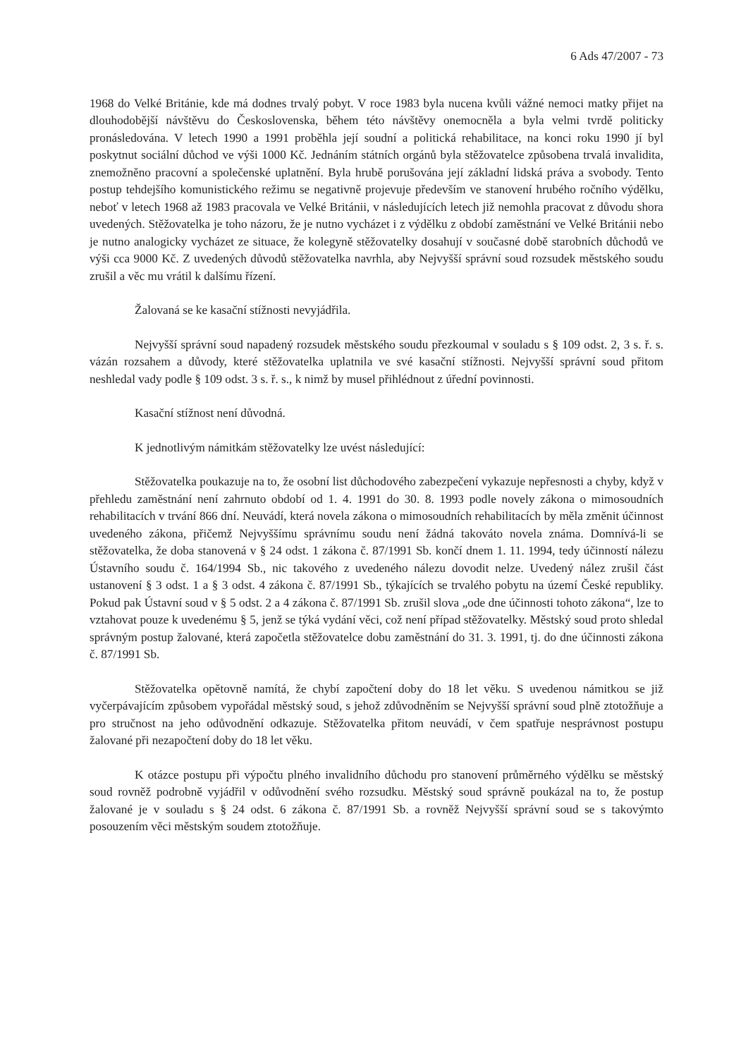6 Ads 47/2007 - 73
1968 do Velké Británie, kde má dodnes trvalý pobyt. V roce 1983 byla nucena kvůli vážné nemoci matky přijet na dlouhodobější návštěvu do Československa, během této návštěvy onemocněla a byla velmi tvrdě politicky pronásledována. V letech 1990 a 1991 proběhla její soudní a politická rehabilitace, na konci roku 1990 jí byl poskytnut sociální důchod ve výši 1000 Kč. Jednáním státních orgánů byla stěžovatelce způsobena trvalá invalidita, znemožněno pracovní a společenské uplatnění. Byla hrubě porušována její základní lidská práva a svobody. Tento postup tehdejšího komunistického režimu se negativně projevuje především ve stanovení hrubého ročního výdělku, neboť v letech 1968 až 1983 pracovala ve Velké Británii, v následujících letech již nemohla pracovat z důvodu shora uvedených. Stěžovatelka je toho názoru, že je nutno vycházet i z výdělku z období zaměstnání ve Velké Británii nebo je nutno analogicky vycházet ze situace, že kolegyně stěžovatelky dosahují v současné době starobních důchodů ve výši cca 9000 Kč. Z uvedených důvodů stěžovatelka navrhla, aby Nejvyšší správní soud rozsudek městského soudu zrušil a věc mu vrátil k dalšímu řízení.
Žalovaná se ke kasační stížnosti nevyjádřila.
Nejvyšší správní soud napadený rozsudek městského soudu přezkoumal v souladu s § 109 odst. 2, 3 s. ř. s. vázán rozsahem a důvody, které stěžovatelka uplatnila ve své kasační stížnosti. Nejvyšší správní soud přitom neshledal vady podle § 109 odst. 3 s. ř. s., k nimž by musel přihlédnout z úřední povinnosti.
Kasační stížnost není důvodná.
K jednotlivým námitkám stěžovatelky lze uvést následující:
Stěžovatelka poukazuje na to, že osobní list důchodového zabezpečení vykazuje nepřesnosti a chyby, když v přehledu zaměstnání není zahrnuto období od 1. 4. 1991 do 30. 8. 1993 podle novely zákona o mimosoudních rehabilitacích v trvání 866 dní. Neuvádí, která novela zákona o mimosoudních rehabilitacích by měla změnit účinnost uvedeného zákona, přičemž Nejvyššímu správnímu soudu není žádná takováto novela známa. Domnívá-li se stěžovatelka, že doba stanovená v § 24 odst. 1 zákona č. 87/1991 Sb. končí dnem 1. 11. 1994, tedy účinností nálezu Ústavního soudu č. 164/1994 Sb., nic takového z uvedeného nálezu dovodit nelze. Uvedený nález zrušil část ustanovení § 3 odst. 1 a § 3 odst. 4 zákona č. 87/1991 Sb., týkajících se trvalého pobytu na území České republiky. Pokud pak Ústavní soud v § 5 odst. 2 a 4 zákona č. 87/1991 Sb. zrušil slova „ode dne účinnosti tohoto zákona“, lze to vztahovat pouze k uvedenému § 5, jenž se týká vydání věci, což není případ stěžovatelky. Městský soud proto shledal správným postup žalované, která započetla stěžovatelce dobu zaměstnání do 31. 3. 1991, tj. do dne účinnosti zákona č. 87/1991 Sb.
Stěžovatelka opětovně namítá, že chybí započtení doby do 18 let věku. S uvedenou námitkou se již vyčerpávajícím způsobem vypořádal městský soud, s jehož zdůvodněním se Nejvyšší správní soud plně ztotožňuje a pro stručnost na jeho odůvodnění odkazuje. Stěžovatelka přitom neuvádí, v čem spatřuje nesprávnost postupu žalované při nezapočtení doby do 18 let věku.
K otázce postupu při výpočtu plného invalidního důchodu pro stanovení průměrného výdělku se městský soud rovněž podrobně vyjádřil v odůvodnění svého rozsudku. Městský soud správně poukázal na to, že postup žalované je v souladu s § 24 odst. 6 zákona č. 87/1991 Sb. a rovněž Nejvyšší správní soud se s takovýmto posouzením věci městským soudem ztotožňuje.